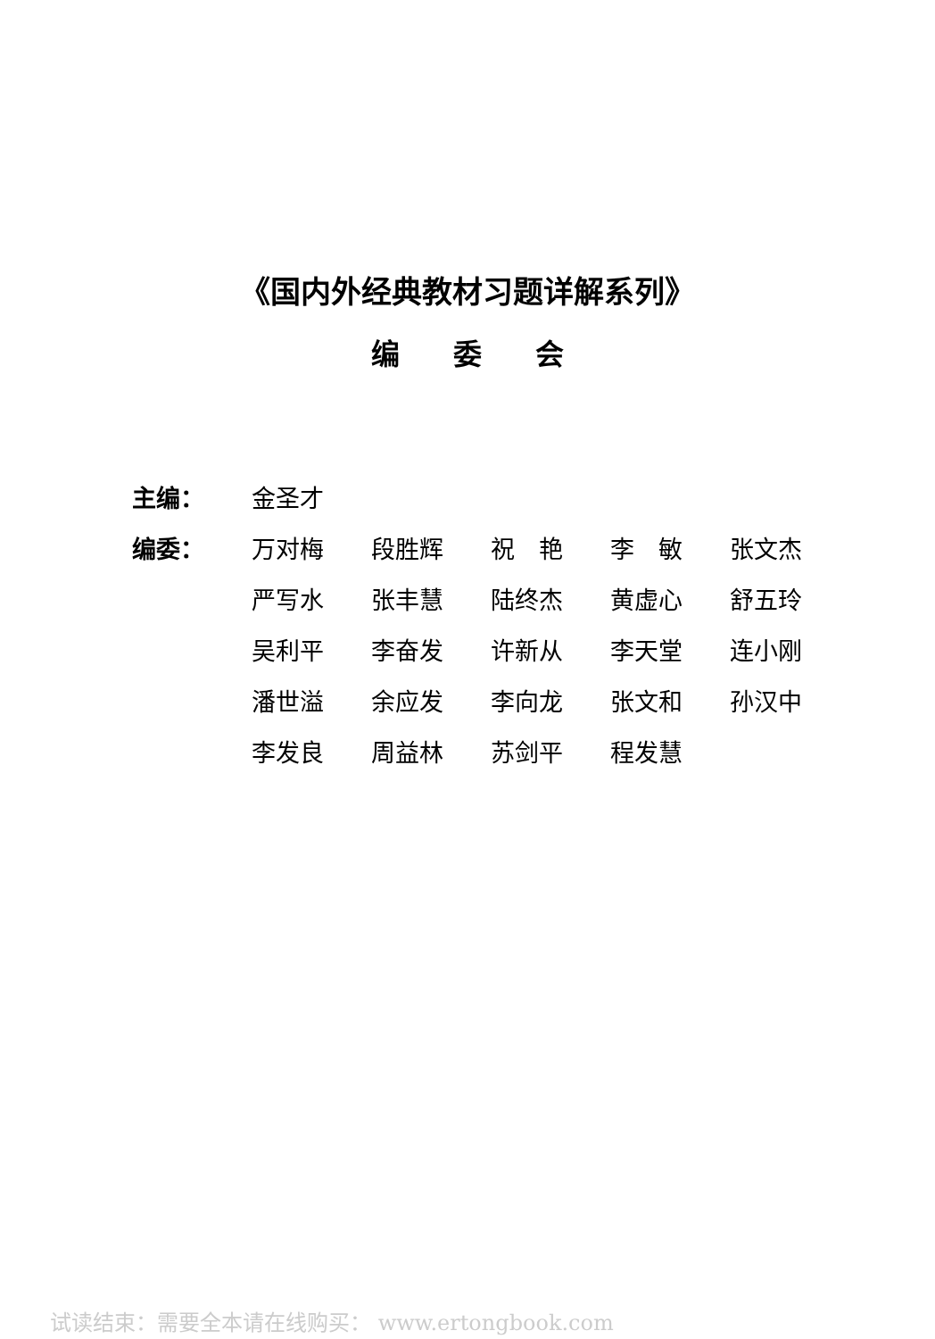《国内外经典教材习题详解系列》
编委会
| 主编： | 金圣才 | | | | |
| 编委： | 万对梅 | 段胜辉 | 祝 艳 | 李 敏 | 张文杰 |
| | 严写水 | 张丰慧 | 陆终杰 | 黄虚心 | 舒五玲 |
| | 吴利平 | 李奋发 | 许新从 | 李天堂 | 连小刚 |
| | 潘世溢 | 余应发 | 李向龙 | 张文和 | 孙汉中 |
| | 李发良 | 周益林 | 苏剑平 | 程发慧 | |
试读结束：需要全本请在线购买： www.ertongbook.com